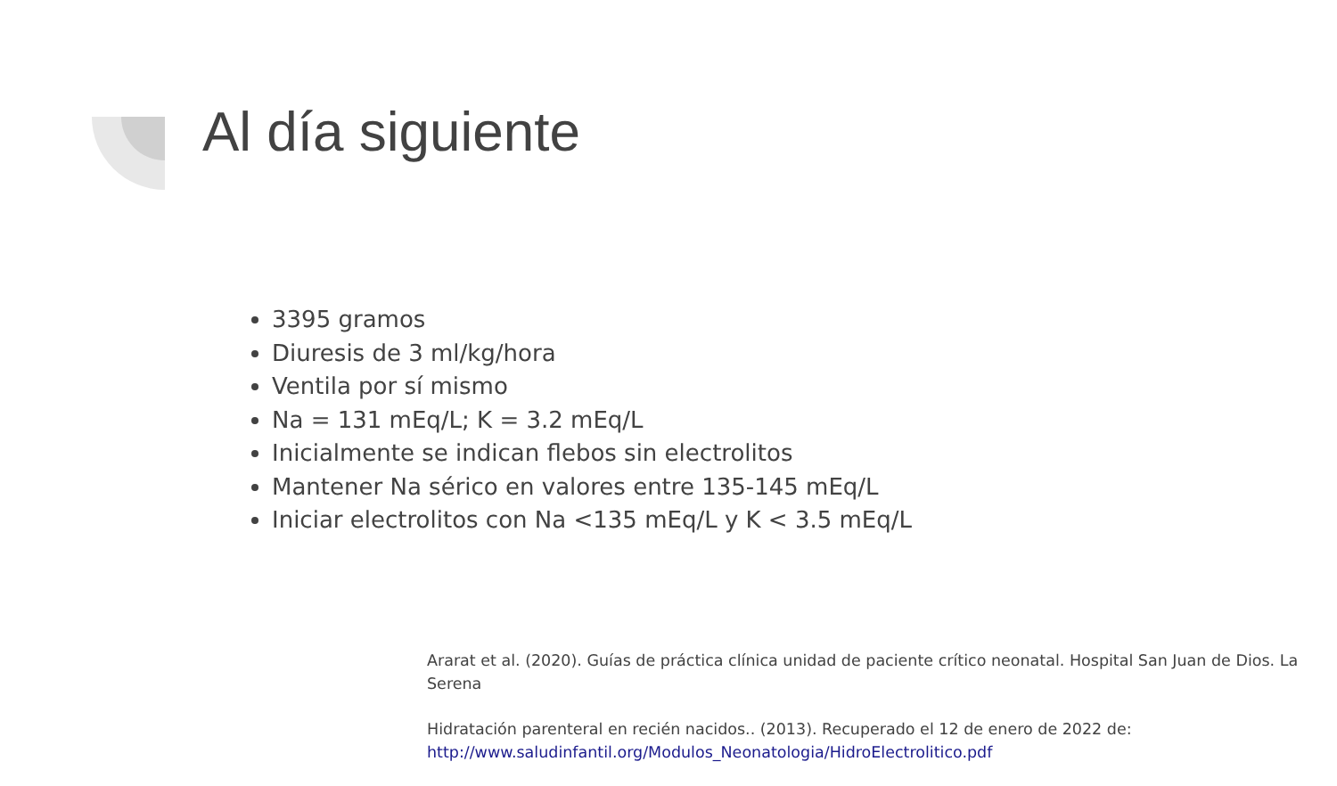Al día siguiente
3395 gramos
Diuresis de 3 ml/kg/hora
Ventila por sí mismo
Na = 131 mEq/L; K = 3.2 mEq/L
Inicialmente se indican flebos sin electrolitos
Mantener Na sérico en valores entre 135-145 mEq/L
Iniciar electrolitos con Na <135 mEq/L y K < 3.5 mEq/L
Ararat et al. (2020). Guías de práctica clínica unidad de paciente crítico neonatal. Hospital San Juan de Dios. La Serena
Hidratación parenteral en recién nacidos.. (2013). Recuperado el 12 de enero de 2022 de:
http://www.saludinfantil.org/Modulos_Neonatologia/HidroElectrolitico.pdf